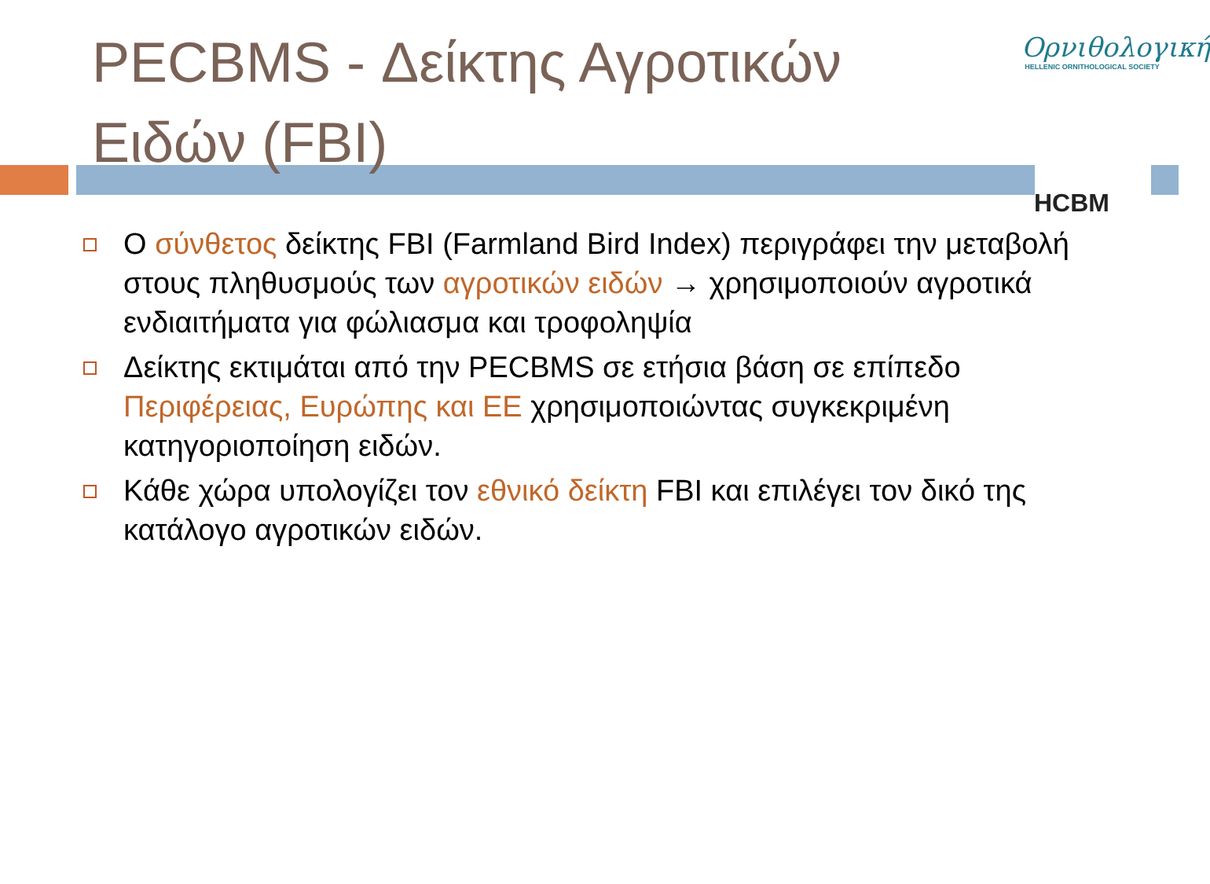PECBMS - Δείκτης Αγροτικών Ειδών (FBI)
Ορνιθολογική
HELLENIC ORNITHOLOGICAL SOCIETY
HCBM
Ο σύνθετος δείκτης FBI (Farmland Bird Index) περιγράφει την μεταβολή στους πληθυσμούς των αγροτικών ειδών → χρησιμοποιούν αγροτικά ενδιαιτήματα για φώλιασμα και τροφοληψία
Δείκτης εκτιμάται από την PECBMS σε ετήσια βάση σε επίπεδο Περιφέρειας, Ευρώπης και ΕΕ χρησιμοποιώντας συγκεκριμένη κατηγοριοποίηση ειδών.
Κάθε χώρα υπολογίζει τον εθνικό δείκτη FBI και επιλέγει τον δικό της κατάλογο αγροτικών ειδών.